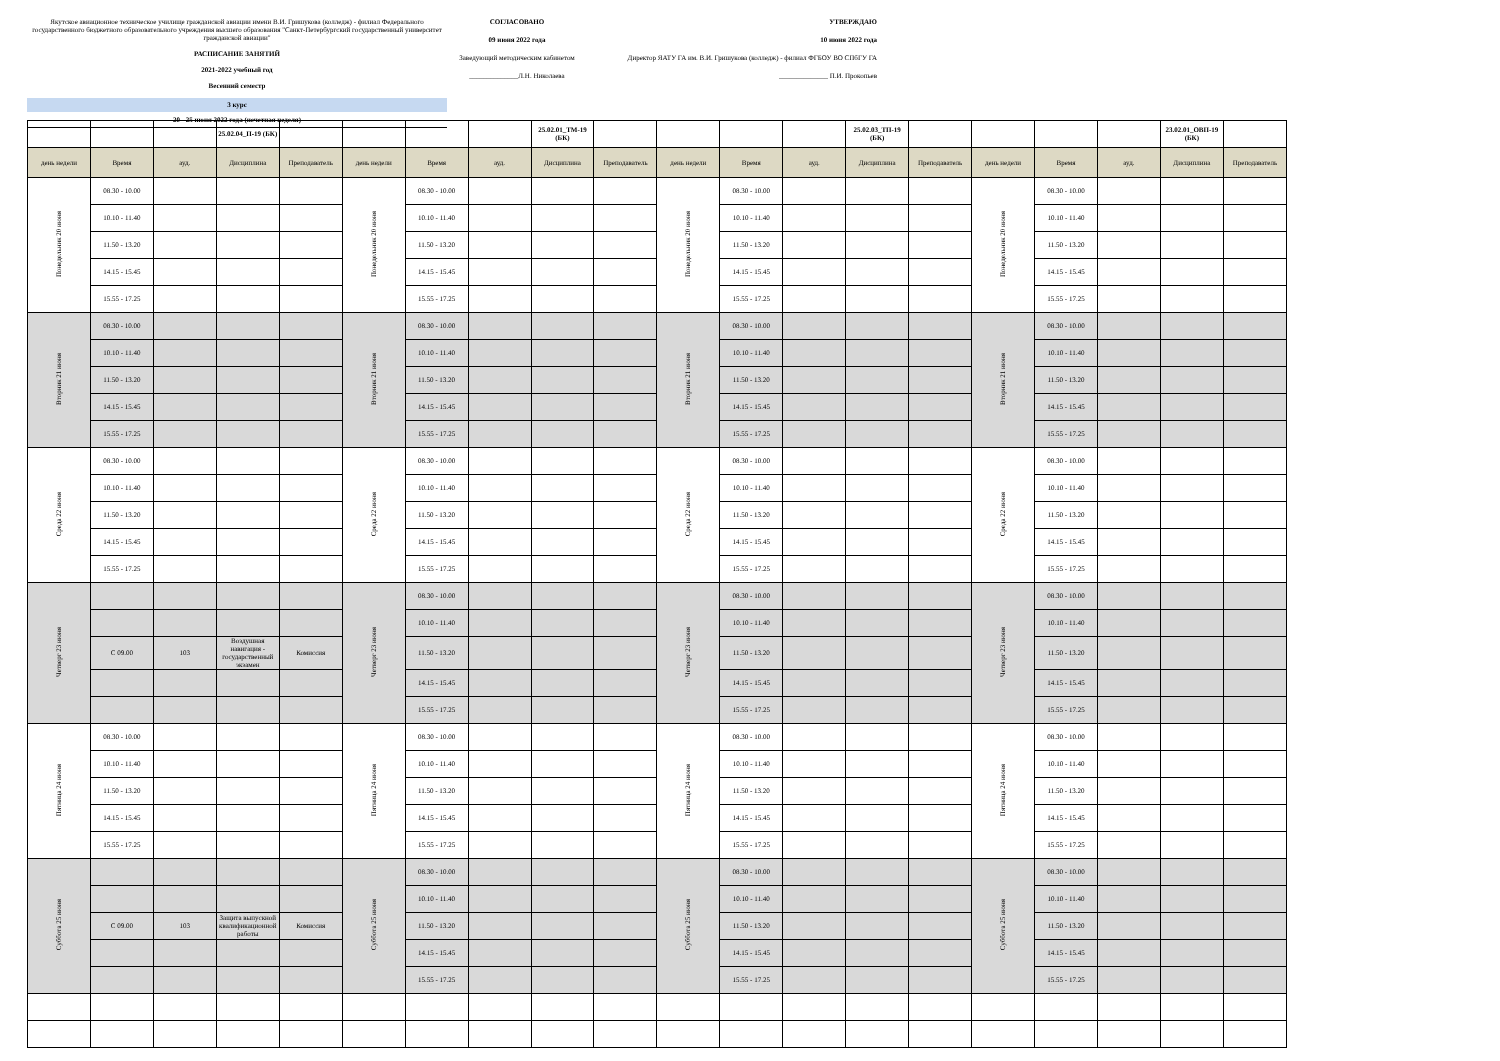Якутское авиационное техническое училище гражданской авиации имени В.И. Гришукова (колледж) - филиал Федерального государственного бюджетного образовательного учреждения высшего образования "Санкт-Петербургский государственный университет гражданской авиации"
РАСПИСАНИЕ ЗАНЯТИЙ
2021-2022 учебный год
Весенний семестр
3 курс
20 - 25 июня 2022 года (нечетная неделя)
СОГЛАСОВАНО
09 июня 2022 года
Заведующий методическим кабинетом
______________Л.Н. Николаева
УТВЕРЖДАЮ
10 июня 2022 года
Директор ЯАТУ ГА им. В.И. Гришукова (колледж) - филиал ФГБОУ ВО СПбГУ ГА
______________ П.И. Прокопьев
| | | | 25.02.04_П-19 (БК) | | | | | 25.02.01_ТМ-19 (БК) | | | | | 25.02.03_ТП-19 (БК) | | | | | 23.02.01_ОВП-19 (БК) | |
| --- | --- | --- | --- | --- | --- | --- | --- | --- | --- | --- | --- | --- | --- | --- | --- | --- | --- | --- | --- |
| день недели | Время | ауд. | Дисциплина | Преподаватель | день недели | Время | ауд. | Дисциплина | Преподаватель | день недели | Время | ауд. | Дисциплина | Преподаватель | день недели | Время | ауд. | Дисциплина | Преподаватель |
| Понедельник 20 июня | 08.30 - 10.00 | | | | Понедельник 20 июня | 08.30 - 10.00 | | | | Понедельник 20 июня | 08.30 - 10.00 | | | | Понедельник 20 июня | 08.30 - 10.00 | | | |
| | 10.10 - 11.40 | | | | | 10.10 - 11.40 | | | | | 10.10 - 11.40 | | | | | 10.10 - 11.40 | | | |
| | 11.50 - 13.20 | | | | | 11.50 - 13.20 | | | | | 11.50 - 13.20 | | | | | 11.50 - 13.20 | | | |
| | 14.15 - 15.45 | | | | | 14.15 - 15.45 | | | | | 14.15 - 15.45 | | | | | 14.15 - 15.45 | | | |
| | 15.55 - 17.25 | | | | | 15.55 - 17.25 | | | | | 15.55 - 17.25 | | | | | 15.55 - 17.25 | | | |
| Вторник 21 июня | 08.30 - 10.00 | | | | Вторник 21 июня | 08.30 - 10.00 | | | | Вторник 21 июня | 08.30 - 10.00 | | | | Вторник 21 июня | 08.30 - 10.00 | | | |
| | 10.10 - 11.40 | | | | | 10.10 - 11.40 | | | | | 10.10 - 11.40 | | | | | 10.10 - 11.40 | | | |
| | 11.50 - 13.20 | | | | | 11.50 - 13.20 | | | | | 11.50 - 13.20 | | | | | 11.50 - 13.20 | | | |
| | 14.15 - 15.45 | | | | | 14.15 - 15.45 | | | | | 14.15 - 15.45 | | | | | 14.15 - 15.45 | | | |
| | 15.55 - 17.25 | | | | | 15.55 - 17.25 | | | | | 15.55 - 17.25 | | | | | 15.55 - 17.25 | | | |
| Среда 22 июня | 08.30 - 10.00 | | | | Среда 22 июня | 08.30 - 10.00 | | | | Среда 22 июня | 08.30 - 10.00 | | | | Среда 22 июня | 08.30 - 10.00 | | | |
| | 10.10 - 11.40 | | | | | 10.10 - 11.40 | | | | | 10.10 - 11.40 | | | | | 10.10 - 11.40 | | | |
| | 11.50 - 13.20 | | | | | 11.50 - 13.20 | | | | | 11.50 - 13.20 | | | | | 11.50 - 13.20 | | | |
| | 14.15 - 15.45 | | | | | 14.15 - 15.45 | | | | | 14.15 - 15.45 | | | | | 14.15 - 15.45 | | | |
| | 15.55 - 17.25 | | | | | 15.55 - 17.25 | | | | | 15.55 - 17.25 | | | | | 15.55 - 17.25 | | | |
| Четверг 23 июня | | | | | Четверг 23 июня | 08.30 - 10.00 | | | | Четверг 23 июня | 08.30 - 10.00 | | | | Четверг 23 июня | 08.30 - 10.00 | | | |
| | | | | | | 10.10 - 11.40 | | | | | 10.10 - 11.40 | | | | | 10.10 - 11.40 | | | |
| | С 09.00 | 103 | Воздушная навигация - государственный экзамен | Комиссия | | 11.50 - 13.20 | | | | | 11.50 - 13.20 | | | | | 11.50 - 13.20 | | | |
| | | | | | | 14.15 - 15.45 | | | | | 14.15 - 15.45 | | | | | 14.15 - 15.45 | | | |
| | | | | | | 15.55 - 17.25 | | | | | 15.55 - 17.25 | | | | | 15.55 - 17.25 | | | |
| Пятница 24 июня | 08.30 - 10.00 | | | | Пятница 24 июня | 08.30 - 10.00 | | | | Пятница 24 июня | 08.30 - 10.00 | | | | Пятница 24 июня | 08.30 - 10.00 | | | |
| | 10.10 - 11.40 | | | | | 10.10 - 11.40 | | | | | 10.10 - 11.40 | | | | | 10.10 - 11.40 | | | |
| | 11.50 - 13.20 | | | | | 11.50 - 13.20 | | | | | 11.50 - 13.20 | | | | | 11.50 - 13.20 | | | |
| | 14.15 - 15.45 | | | | | 14.15 - 15.45 | | | | | 14.15 - 15.45 | | | | | 14.15 - 15.45 | | | |
| | 15.55 - 17.25 | | | | | 15.55 - 17.25 | | | | | 15.55 - 17.25 | | | | | 15.55 - 17.25 | | | |
| Суббота 25 июня | | | | | Суббота 25 июня | 08.30 - 10.00 | | | | Суббота 25 июня | 08.30 - 10.00 | | | | Суббота 25 июня | 08.30 - 10.00 | | | |
| | | | | | | 10.10 - 11.40 | | | | | 10.10 - 11.40 | | | | | 10.10 - 11.40 | | | |
| | С 09.00 | 103 | Защита выпускной квалификационной работы | Комиссия | | 11.50 - 13.20 | | | | | 11.50 - 13.20 | | | | | 11.50 - 13.20 | | | |
| | | | | | | 14.15 - 15.45 | | | | | 14.15 - 15.45 | | | | | 14.15 - 15.45 | | | |
| | | | | | | 15.55 - 17.25 | | | | | 15.55 - 17.25 | | | | | 15.55 - 17.25 | | | |